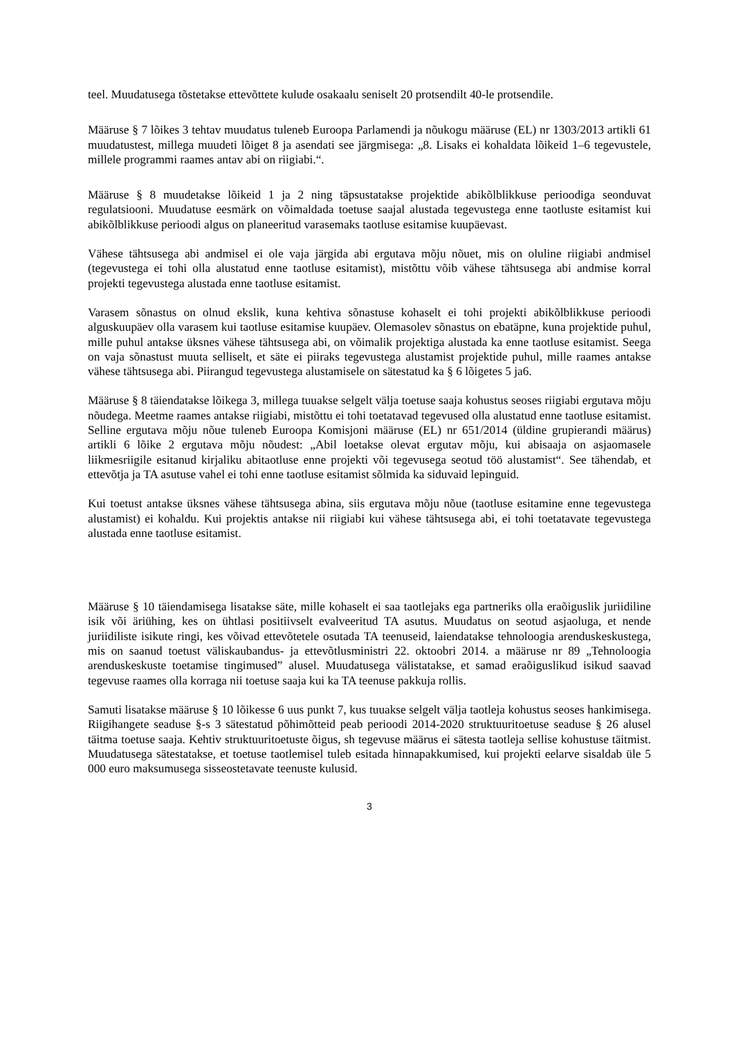teel. Muudatusega tõstetakse ettevõttete kulude osakaalu seniselt 20 protsendilt 40-le protsendile.
Määruse § 7 lõikes 3 tehtav muudatus tuleneb Euroopa Parlamendi ja nõukogu määruse (EL) nr 1303/2013 artikli 61 muudatustest, millega muudeti lõiget 8 ja asendati see järgmisega: „8. Lisaks ei kohaldata lõikeid 1–6 tegevustele, millele programmi raames antav abi on riigiabi.“.
Määruse § 8 muudetakse lõikeid 1 ja 2 ning täpsustatakse projektide abikõlblikkuse perioodiga seonduvat regulatsiooni. Muudatuse eesmärk on võimaldada toetuse saajal alustada tegevustega enne taotluste esitamist kui abikõlblikkuse perioodi algus on planeeritud varasemaks taotluse esitamise kuupäevast.
Vähese tähtsusega abi andmisel ei ole vaja järgida abi ergutava mõju nõuet, mis on oluline riigiabi andmisel (tegevustega ei tohi olla alustatud enne taotluse esitamist), mistõttu võib vähese tähtsusega abi andmise korral projekti tegevustega alustada enne taotluse esitamist.
Varasem sõnastus on olnud ekslik, kuna kehtiva sõnastuse kohaselt ei tohi projekti abikõlblikkuse perioodi alguskuupäev olla varasem kui taotluse esitamise kuupäev. Olemasolev sõnastus on ebatäpne, kuna projektide puhul, mille puhul antakse üksnes vähese tähtsusega abi, on võimalik projektiga alustada ka enne taotluse esitamist. Seega on vaja sõnastust muuta selliselt, et säte ei piiraks tegevustega alustamist projektide puhul, mille raames antakse vähese tähtsusega abi. Piirangud tegevustega alustamisele on sätestatud ka § 6 lõigetes 5 ja6.
Määruse § 8 täiendatakse lõikega 3, millega tuuakse selgelt välja toetuse saaja kohustus seoses riigiabi ergutava mõju nõudega. Meetme raames antakse riigiabi, mistõttu ei tohi toetatavad tegevused olla alustatud enne taotluse esitamist. Selline ergutava mõju nõue tuleneb Euroopa Komisjoni määruse (EL) nr 651/2014 (üldine grupierandi määrus) artikli 6 lõike 2 ergutava mõju nõudest: „Abil loetakse olevat ergutav mõju, kui abisaaja on asjaomasele liikmesriigile esitanud kirjaliku abitaotluse enne projekti või tegevusega seotud töö alustamist“. See tähendab, et ettevõtja ja TA asutuse vahel ei tohi enne taotluse esitamist sõlmida ka siduvaid lepinguid.
Kui toetust antakse üksnes vähese tähtsusega abina, siis ergutava mõju nõue (taotluse esitamine enne tegevustega alustamist) ei kohaldu. Kui projektis antakse nii riigiabi kui vähese tähtsusega abi, ei tohi toetatavate tegevustega alustada enne taotluse esitamist.
Määruse § 10 täiendamisega lisatakse säte, mille kohaselt ei saa taotlejaks ega partneriks olla eraõiguslik juriidiline isik või äriühing, kes on ühtlasi positiivselt evalveeritud TA asutus. Muudatus on seotud asjaoluga, et nende juriidiliste isikute ringi, kes võivad ettevõtetele osutada TA teenuseid, laiendatakse tehnoloogia arenduskeskustega, mis on saanud toetust väliskaubandus- ja ettevõtlusministri 22. oktoobri 2014. a määruse nr 89 „Tehnoloogia arenduskeskuste toetamise tingimused” alusel. Muudatusega välistatakse, et samad eraõiguslikud isikud saavad tegevuse raames olla korraga nii toetuse saaja kui ka TA teenuse pakkuja rollis.
Samuti lisatakse määruse § 10 lõikesse 6 uus punkt 7, kus tuuakse selgelt välja taotleja kohustus seoses hankimisega. Riigihangete seaduse §-s 3 sätestatud põhimõtteid peab perioodi 2014-2020 struktuuritoetuse seaduse § 26 alusel täitma toetuse saaja. Kehtiv struktuuritoetuste õigus, sh tegevuse määrus ei sätesta taotleja sellise kohustuse täitmist. Muudatusega sätestatakse, et toetuse taotlemisel tuleb esitada hinnapakkumised, kui projekti eelarve sisaldab üle 5 000 euro maksumusega sisseostetavate teenuste kulusid.
3